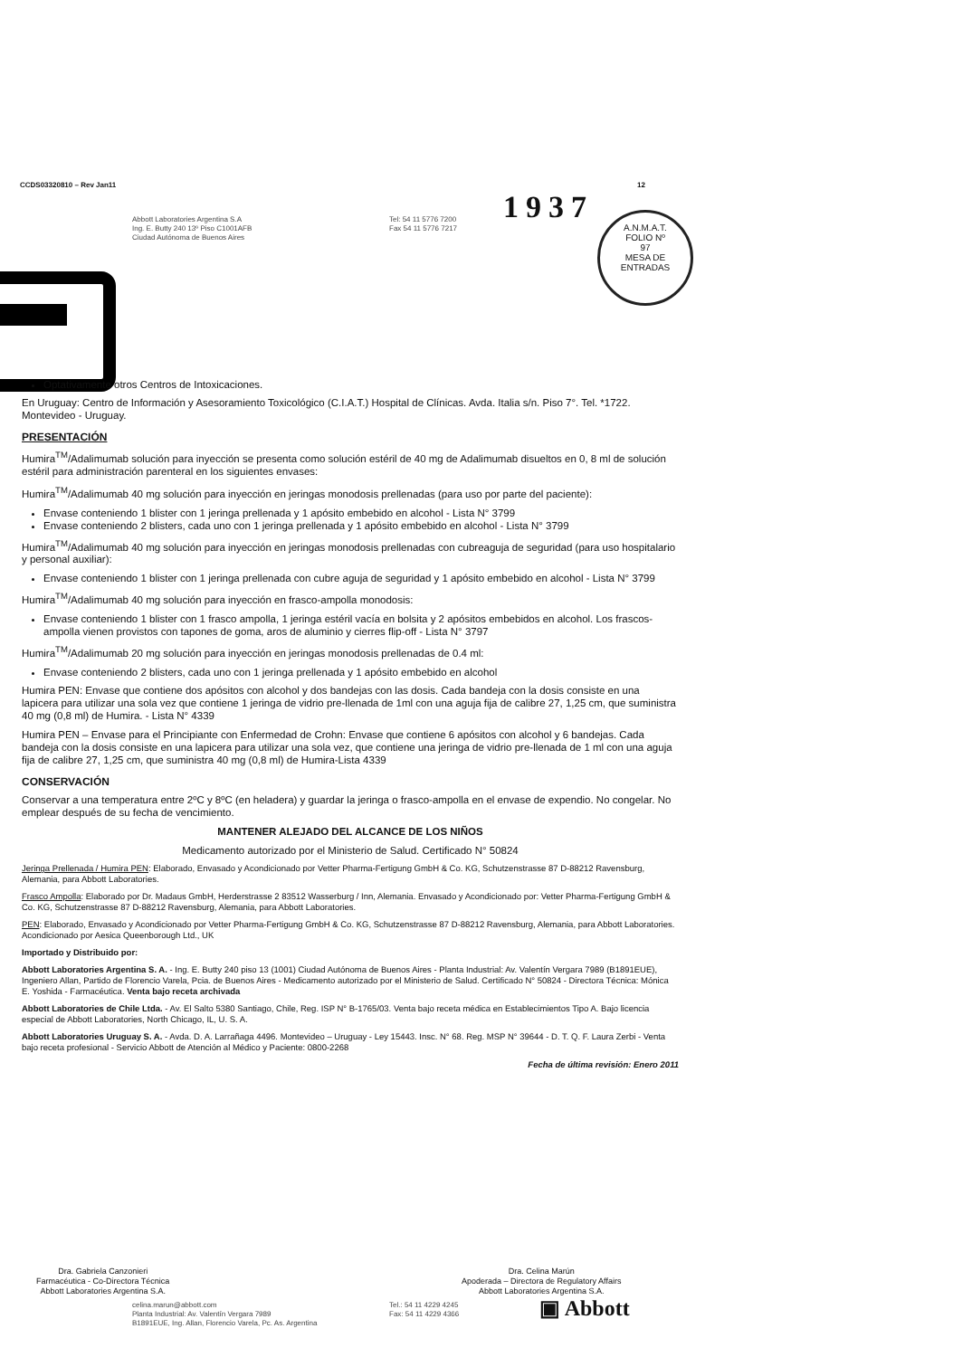CCDS03320810 – Rev Jan11 12
Abbott Laboratories Argentina S.A
Ing. E. Butty 240 13º Piso C1001AFB
Ciudad Autónoma de Buenos Aires
Tel: 54 11 5776 7200
Fax 54 11 5776 7217
1937
A.N.M.A.T.
FOLIO Nº
97
MESA DE ENTRADAS
Optativamente otros Centros de Intoxicaciones.
En Uruguay: Centro de Información y Asesoramiento Toxicológico (C.I.A.T.) Hospital de Clínicas. Avda. Italia s/n. Piso 7°. Tel. *1722. Montevideo - Uruguay.
PRESENTACIÓN
Humira<sup>TM</sup>/Adalimumab solución para inyección se presenta como solución estéril de 40 mg de Adalimumab disueltos en 0, 8 ml de solución estéril para administración parenteral en los siguientes envases:
Humira<sup>TM</sup>/Adalimumab 40 mg solución para inyección en jeringas monodosis prellenadas (para uso por parte del paciente):
Envase conteniendo 1 blister con 1 jeringa prellenada y 1 apósito embebido en alcohol - Lista N° 3799
Envase conteniendo 2 blisters, cada uno con 1 jeringa prellenada y 1 apósito embebido en alcohol - Lista N° 3799
Humira<sup>TM</sup>/Adalimumab 40 mg solución para inyección en jeringas monodosis prellenadas con cubreaguja de seguridad (para uso hospitalario y personal auxiliar):
Envase conteniendo 1 blister con 1 jeringa prellenada con cubre aguja de seguridad y 1 apósito embebido en alcohol - Lista N° 3799
Humira<sup>TM</sup>/Adalimumab 40 mg solución para inyección en frasco-ampolla monodosis:
Envase conteniendo 1 blister con 1 frasco ampolla, 1 jeringa estéril vacía en bolsita y 2 apósitos embebidos en alcohol. Los frascos-ampolla vienen provistos con tapones de goma, aros de aluminio y cierres flip-off - Lista N° 3797
Humira<sup>TM</sup>/Adalimumab 20 mg solución para inyección en jeringas monodosis prellenadas de 0.4 ml:
Envase conteniendo 2 blisters, cada uno con 1 jeringa prellenada y 1 apósito embebido en alcohol
Humira PEN: Envase que contiene dos apósitos con alcohol y dos bandejas con las dosis. Cada bandeja con la dosis consiste en una lapicera para utilizar una sola vez que contiene 1 jeringa de vidrio pre-llenada de 1ml con una aguja fija de calibre 27, 1,25 cm, que suministra 40 mg (0,8 ml) de Humira. - Lista N° 4339
Humira PEN – Envase para el Principiante con Enfermedad de Crohn: Envase que contiene 6 apósitos con alcohol y 6 bandejas. Cada bandeja con la dosis consiste en una lapicera para utilizar una sola vez, que contiene una jeringa de vidrio pre-llenada de 1 ml con una aguja fija de calibre 27, 1,25 cm, que suministra 40 mg (0,8 ml) de Humira-Lista 4339
CONSERVACIÓN
Conservar a una temperatura entre 2ºC y 8ºC (en heladera) y guardar la jeringa o frasco-ampolla en el envase de expendio. No congelar. No emplear después de su fecha de vencimiento.
MANTENER ALEJADO DEL ALCANCE DE LOS NIÑOS
Medicamento autorizado por el Ministerio de Salud. Certificado N° 50824
Jeringa Prellenada / Humira PEN: Elaborado, Envasado y Acondicionado por Vetter Pharma-Fertigung GmbH & Co. KG, Schutzenstrasse 87 D-88212 Ravensburg, Alemania, para Abbott Laboratories.
Frasco Ampolla: Elaborado por Dr. Madaus GmbH, Herderstrasse 2 83512 Wasserburg / Inn, Alemania. Envasado y Acondicionado por: Vetter Pharma-Fertigung GmbH & Co. KG, Schutzenstrasse 87 D-88212 Ravensburg, Alemania, para Abbott Laboratories.
PEN: Elaborado, Envasado y Acondicionado por Vetter Pharma-Fertigung GmbH & Co. KG, Schutzenstrasse 87 D-88212 Ravensburg, Alemania, para Abbott Laboratories. Acondicionado por Aesica Queenborough Ltd., UK
Importado y Distribuido por:
Abbott Laboratories Argentina S. A. - Ing. E. Butty 240 piso 13 (1001) Ciudad Autónoma de Buenos Aires - Planta Industrial: Av. Valentín Vergara 7989 (B1891EUE), Ingeniero Allan, Partido de Florencio Varela, Pcia. de Buenos Aires - Medicamento autorizado por el Ministerio de Salud. Certificado N° 50824 - Directora Técnica: Mónica E. Yoshida - Farmacéutica. Venta bajo receta archivada
Abbott Laboratories de Chile Ltda. - Av. El Salto 5380 Santiago, Chile, Reg. ISP N° B-1765/03. Venta bajo receta médica en Establecimientos Tipo A. Bajo licencia especial de Abbott Laboratories, North Chicago, IL, U. S. A.
Abbott Laboratories Uruguay S. A. - Avda. D. A. Larrañaga 4496. Montevideo – Uruguay - Ley 15443. Insc. N° 68. Reg. MSP N° 39644 - D. T. Q. F. Laura Zerbi - Venta bajo receta profesional - Servicio Abbott de Atención al Médico y Paciente: 0800-2268
Fecha de última revisión: Enero 2011
Dra. Gabriela Canzonieri
Farmacéutica - Co-Directora Técnica
Abbott Laboratories Argentina S.A.
Dra. Celina Marún
Apoderada – Directora de Regulatory Affairs
Abbott Laboratories Argentina S.A.
celina.marun@abbott.com
Planta Industrial: Av. Valentín Vergara 7989
B1891EUE, Ing. Allan, Florencio Varela, Pc. As. Argentina
Tel.: 54 11 4229 4245
Fax: 54 11 4229 4366
▣ Abbott